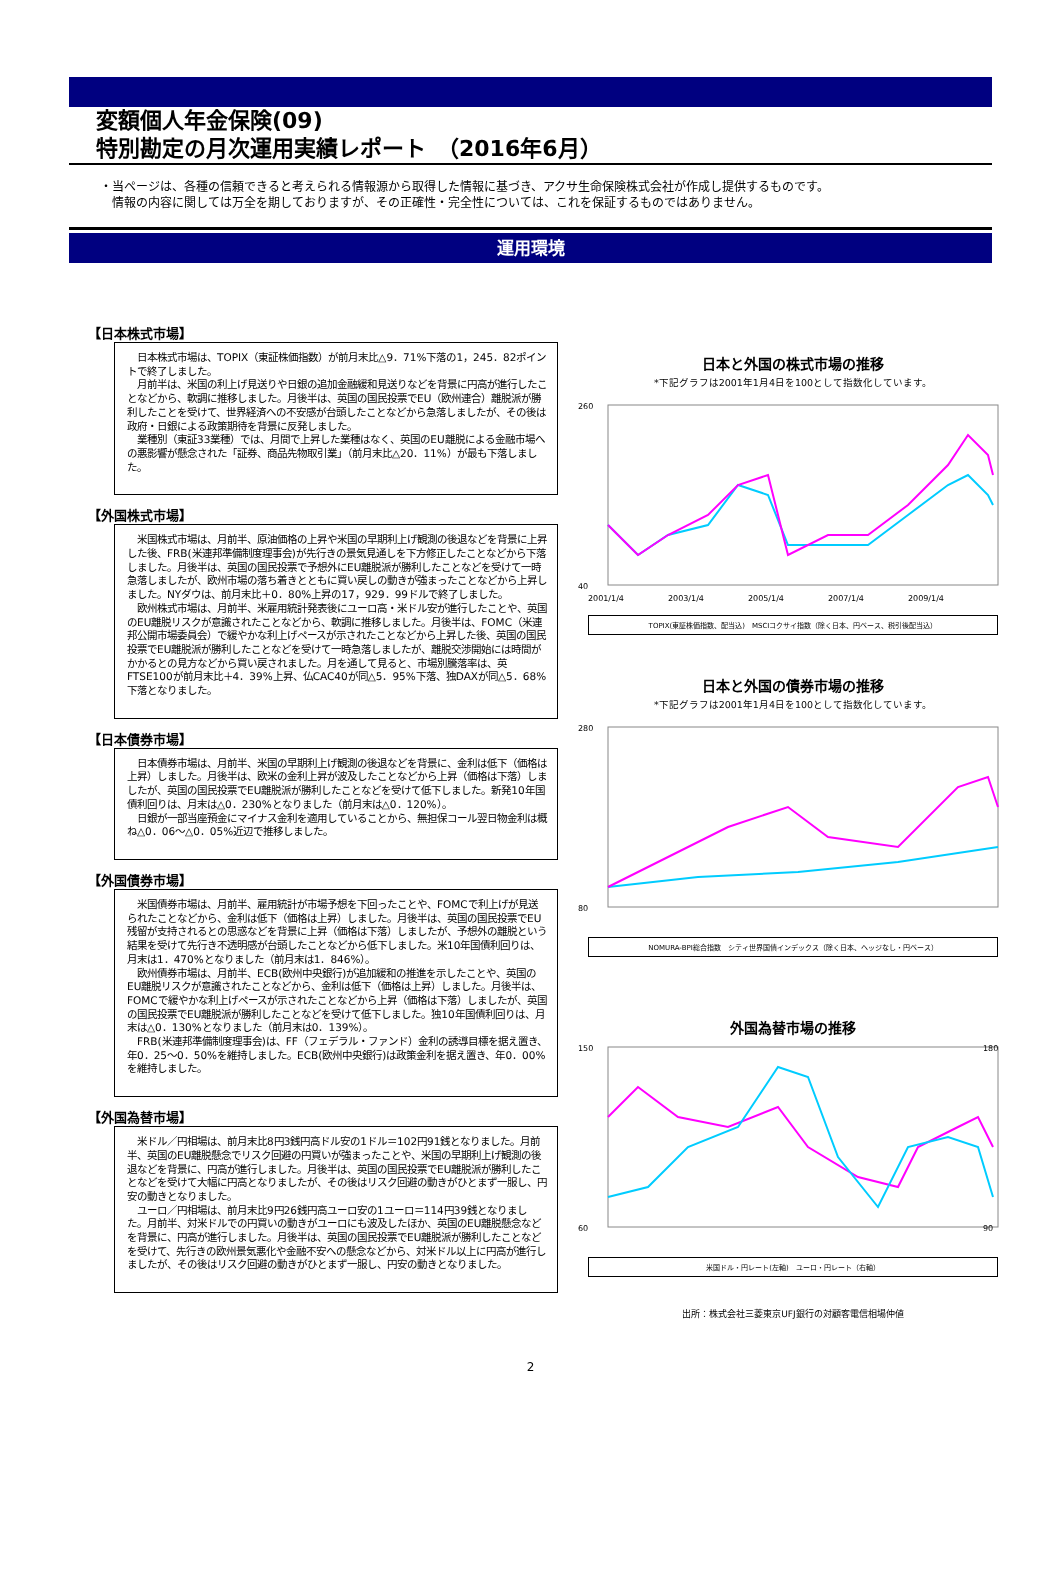変額個人年金保険(09)
特別勘定の月次運用実績レポート　（2016年6月）
・当ページは、各種の信頼できると考えられる情報源から取得した情報に基づき、アクサ生命保険株式会社が作成し提供するものです。
　情報の内容に関しては万全を期しておりますが、その正確性・完全性については、これを保証するものではありません。
運用環境
【日本株式市場】
　日本株式市場は、TOPIX（東証株価指数）が前月末比△9．71%下落の1，245．82ポイントで終了しました。
　月前半は、米国の利上げ見送りや日銀の追加金融緩和見送りなどを背景に円高が進行したことなどから、軟調に推移しました。月後半は、英国の国民投票でEU（欧州連合）離脱派が勝利したことを受けて、世界経済への不安感が台頭したことなどから急落しましたが、その後は政府・日銀による政策期待を背景に反発しました。
　業種別（東証33業種）では、月間で上昇した業種はなく、英国のEU離脱による金融市場への悪影響が懸念された「証券、商品先物取引業」（前月末比△20．11%）が最も下落しました。
【外国株式市場】
　米国株式市場は、月前半、原油価格の上昇や米国の早期利上げ観測の後退などを背景に上昇した後、FRB(米連邦準備制度理事会)が先行きの景気見通しを下方修正したことなどから下落しました。月後半は、英国の国民投票で予想外にEU離脱派が勝利したことなどを受けて一時急落しましたが、欧州市場の落ち着きとともに買い戻しの動きが強まったことなどから上昇しました。NYダウは、前月末比＋0．80%上昇の17，929．99ドルで終了しました。
　欧州株式市場は、月前半、米雇用統計発表後にユーロ高・米ドル安が進行したことや、英国のEU離脱リスクが意識されたことなどから、軟調に推移しました。月後半は、FOMC（米連邦公開市場委員会）で緩やかな利上げペースが示されたことなどから上昇した後、英国の国民投票でEU離脱派が勝利したことなどを受けて一時急落しましたが、離脱交渉開始には時間がかかるとの見方などから買い戻されました。月を通して見ると、市場別騰落率は、英FTSE100が前月末比＋4．39%上昇、仏CAC40が同△5．95%下落、独DAXが同△5．68%下落となりました。
【日本債券市場】
　日本債券市場は、月前半、米国の早期利上げ観測の後退などを背景に、金利は低下（価格は上昇）しました。月後半は、欧米の金利上昇が波及したことなどから上昇（価格は下落）しましたが、英国の国民投票でEU離脱派が勝利したことなどを受けて低下しました。新発10年国債利回りは、月末は△0．230%となりました（前月末は△0．120%）。
　日銀が一部当座預金にマイナス金利を適用していることから、無担保コール翌日物金利は概ね△0．06～△0．05%近辺で推移しました。
【外国債券市場】
　米国債券市場は、月前半、雇用統計が市場予想を下回ったことや、FOMCで利上げが見送られたことなどから、金利は低下（価格は上昇）しました。月後半は、英国の国民投票でEU残留が支持されるとの思惑などを背景に上昇（価格は下落）しましたが、予想外の離脱という結果を受けて先行き不透明感が台頭したことなどから低下しました。米10年国債利回りは、月末は1．470%となりました（前月末は1．846%）。
　欧州債券市場は、月前半、ECB(欧州中央銀行)が追加緩和の推進を示したことや、英国のEU離脱リスクが意識されたことなどから、金利は低下（価格は上昇）しました。月後半は、FOMCで緩やかな利上げペースが示されたことなどから上昇（価格は下落）しましたが、英国の国民投票でEU離脱派が勝利したことなどを受けて低下しました。独10年国債利回りは、月末は△0．130%となりました（前月末は0．139%）。
　FRB(米連邦準備制度理事会)は、FF（フェデラル・ファンド）金利の誘導目標を据え置き、年0．25～0．50%を維持しました。ECB(欧州中央銀行)は政策金利を据え置き、年0．00%を維持しました。
【外国為替市場】
　米ドル／円相場は、前月末比8円3銭円高ドル安の1ドル＝102円91銭となりました。月前半、英国のEU離脱懸念でリスク回避の円買いが強まったことや、米国の早期利上げ観測の後退などを背景に、円高が進行しました。月後半は、英国の国民投票でEU離脱派が勝利したことなどを受けて大幅に円高となりましたが、その後はリスク回避の動きがひとまず一服し、円安の動きとなりました。
　ユーロ／円相場は、前月末比9円26銭円高ユーロ安の1ユーロ＝114円39銭となりました。月前半、対米ドルでの円買いの動きがユーロにも波及したほか、英国のEU離脱懸念などを背景に、円高が進行しました。月後半は、英国の国民投票でEU離脱派が勝利したことなどを受けて、先行きの欧州景気悪化や金融不安への懸念などから、対米ドル以上に円高が進行しましたが、その後はリスク回避の動きがひとまず一服し、円安の動きとなりました。
日本と外国の株式市場の推移
*下記グラフは2001年1月4日を100として指数化しています。
260
40
2001/1/4
2003/1/4
2005/1/4
2007/1/4
2009/1/4
TOPIX(東証株価指数、配当込)　MSCIコクサイ指数（除く日本、円ベース、税引後配当込）
日本と外国の債券市場の推移
*下記グラフは2001年1月4日を100として指数化しています。
280
80
NOMURA-BPI総合指数　シティ世界国債インデックス（除く日本、ヘッジなし・円ベース）
外国為替市場の推移
150
60
180
90
米国ドル・円レート(左軸)　ユーロ・円レート（右軸）
出所：株式会社三菱東京UFJ銀行の対顧客電信相場仲値
2